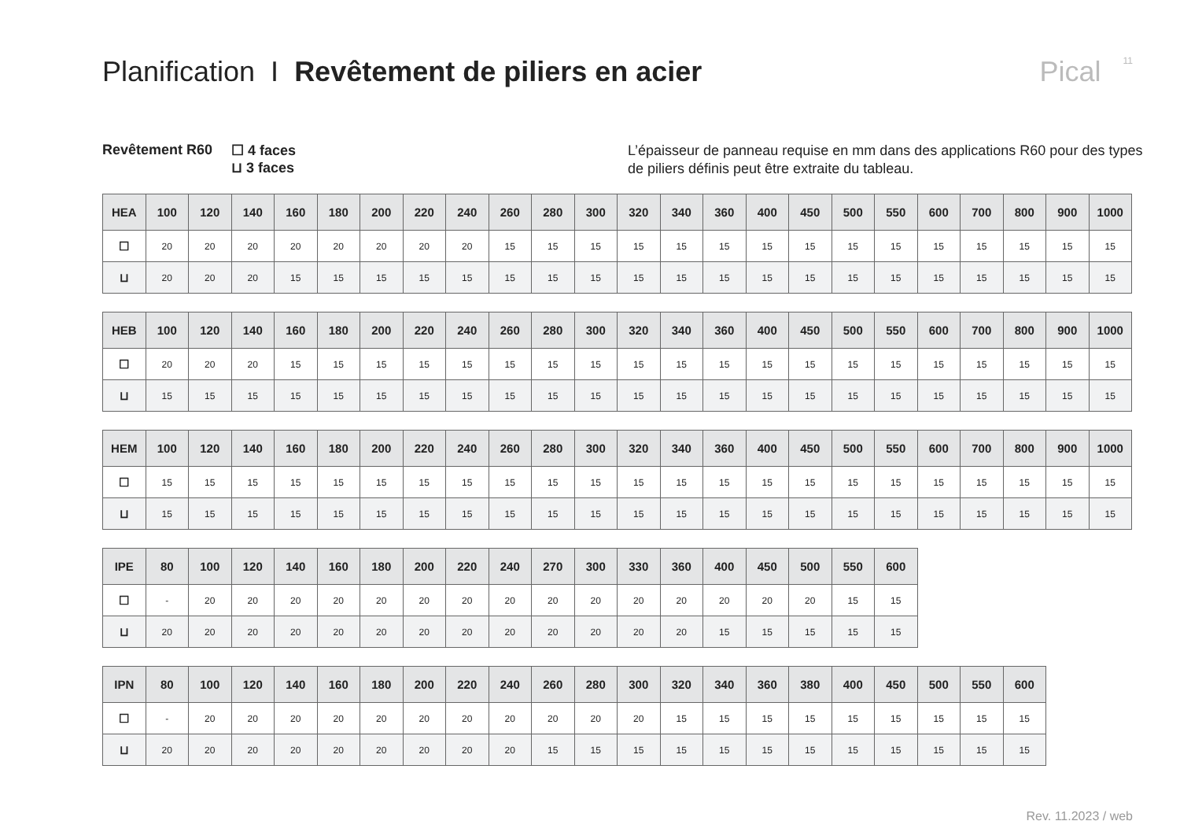Planification I Revêtement de piliers en acier
Pical 11
Revêtement R60 ☐ 4 faces
⊔ 3 faces
L’épaisseur de panneau requise en mm dans des applications R60 pour des types de piliers définis peut être extraite du tableau.
| HEA | 100 | 120 | 140 | 160 | 180 | 200 | 220 | 240 | 260 | 280 | 300 | 320 | 340 | 360 | 400 | 450 | 500 | 550 | 600 | 700 | 800 | 900 | 1000 |
| --- | --- | --- | --- | --- | --- | --- | --- | --- | --- | --- | --- | --- | --- | --- | --- | --- | --- | --- | --- | --- | --- | --- | --- |
| ☐ | 20 | 20 | 20 | 20 | 20 | 20 | 20 | 20 | 15 | 15 | 15 | 15 | 15 | 15 | 15 | 15 | 15 | 15 | 15 | 15 | 15 | 15 | 15 |
| ⊔ | 20 | 20 | 20 | 15 | 15 | 15 | 15 | 15 | 15 | 15 | 15 | 15 | 15 | 15 | 15 | 15 | 15 | 15 | 15 | 15 | 15 | 15 | 15 |
| HEB | 100 | 120 | 140 | 160 | 180 | 200 | 220 | 240 | 260 | 280 | 300 | 320 | 340 | 360 | 400 | 450 | 500 | 550 | 600 | 700 | 800 | 900 | 1000 |
| --- | --- | --- | --- | --- | --- | --- | --- | --- | --- | --- | --- | --- | --- | --- | --- | --- | --- | --- | --- | --- | --- | --- | --- |
| ☐ | 20 | 20 | 20 | 15 | 15 | 15 | 15 | 15 | 15 | 15 | 15 | 15 | 15 | 15 | 15 | 15 | 15 | 15 | 15 | 15 | 15 | 15 | 15 |
| ⊔ | 15 | 15 | 15 | 15 | 15 | 15 | 15 | 15 | 15 | 15 | 15 | 15 | 15 | 15 | 15 | 15 | 15 | 15 | 15 | 15 | 15 | 15 | 15 |
| HEM | 100 | 120 | 140 | 160 | 180 | 200 | 220 | 240 | 260 | 280 | 300 | 320 | 340 | 360 | 400 | 450 | 500 | 550 | 600 | 700 | 800 | 900 | 1000 |
| --- | --- | --- | --- | --- | --- | --- | --- | --- | --- | --- | --- | --- | --- | --- | --- | --- | --- | --- | --- | --- | --- | --- | --- |
| ☐ | 15 | 15 | 15 | 15 | 15 | 15 | 15 | 15 | 15 | 15 | 15 | 15 | 15 | 15 | 15 | 15 | 15 | 15 | 15 | 15 | 15 | 15 | 15 |
| ⊔ | 15 | 15 | 15 | 15 | 15 | 15 | 15 | 15 | 15 | 15 | 15 | 15 | 15 | 15 | 15 | 15 | 15 | 15 | 15 | 15 | 15 | 15 | 15 |
| IPE | 80 | 100 | 120 | 140 | 160 | 180 | 200 | 220 | 240 | 270 | 300 | 330 | 360 | 400 | 450 | 500 | 550 | 600 |
| --- | --- | --- | --- | --- | --- | --- | --- | --- | --- | --- | --- | --- | --- | --- | --- | --- | --- | --- |
| ☐ | - | 20 | 20 | 20 | 20 | 20 | 20 | 20 | 20 | 20 | 20 | 20 | 20 | 20 | 20 | 20 | 15 | 15 |
| ⊔ | 20 | 20 | 20 | 20 | 20 | 20 | 20 | 20 | 20 | 20 | 20 | 20 | 20 | 15 | 15 | 15 | 15 | 15 |
| IPN | 80 | 100 | 120 | 140 | 160 | 180 | 200 | 220 | 240 | 260 | 280 | 300 | 320 | 340 | 360 | 380 | 400 | 450 | 500 | 550 | 600 |
| --- | --- | --- | --- | --- | --- | --- | --- | --- | --- | --- | --- | --- | --- | --- | --- | --- | --- | --- | --- | --- | --- |
| ☐ | - | 20 | 20 | 20 | 20 | 20 | 20 | 20 | 20 | 20 | 20 | 20 | 15 | 15 | 15 | 15 | 15 | 15 | 15 | 15 | 15 |
| ⊔ | 20 | 20 | 20 | 20 | 20 | 20 | 20 | 20 | 20 | 15 | 15 | 15 | 15 | 15 | 15 | 15 | 15 | 15 | 15 | 15 | 15 |
Rev. 11.2023 / web